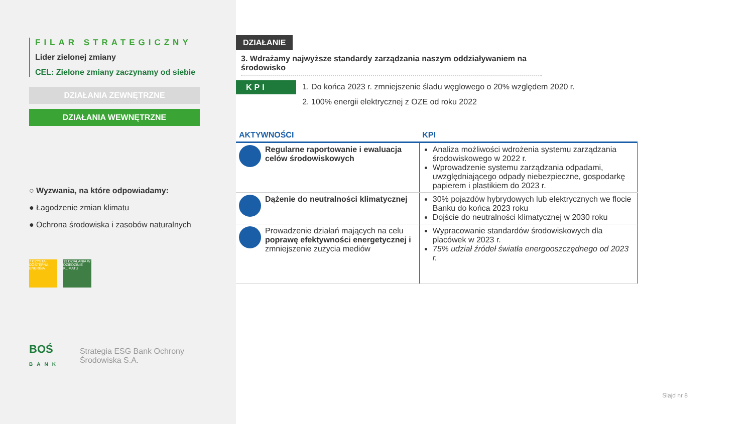FILAR STRATEGICZNY
Lider zielonej zmiany
CEL: Zielone zmiany zaczynamy od siebie
DZIAŁANIA ZEWNĘTRZNE
DZIAŁANIA WEWNĘTRZNE
○ Wyzwania, na które odpowiadamy:
● Łagodzenie zmian klimatu
● Ochrona środowiska i zasobów naturalnych
7 CZYSTA I DOSTĘPNA ENERGIA
13 DZIAŁANIA W DZIEDZINIE KLIMATU
BOŚ
BANK Strategia ESG Bank Ochrony Środowiska S.A.
DZIAŁANIE
3. Wdrażamy najwyższe standardy zarządzania naszym oddziaływaniem na środowisko
KPI
1. Do końca 2023 r. zmniejszenie śladu węglowego o 20% względem 2020 r.
2. 100% energii elektrycznej z OZE od roku 2022
| AKTYWNOŚCI | KPI |
| --- | --- |
| Regularne raportowanie i ewaluacja celów środowiskowych | Analiza możliwości wdrożenia systemu zarządzania środowiskowego w 2022 r. Wprowadzenie systemu zarządzania odpadami, uwzględniającego odpady niebezpieczne, gospodarkę papierem i plastikiem do 2023 r. |
| Dążenie do neutralności klimatycznej | 30% pojazdów hybrydowych lub elektrycznych we flocie Banku do końca 2023 roku Dojście do neutralności klimatycznej w 2030 roku |
| Prowadzenie działań mających na celu poprawę efektywności energetycznej i zmniejszenie zużycia mediów | Wypracowanie standardów środowiskowych dla placówek w 2023 r. 75% udział źródeł światła energooszczędnego od 2023 r. |
Slajd nr 8